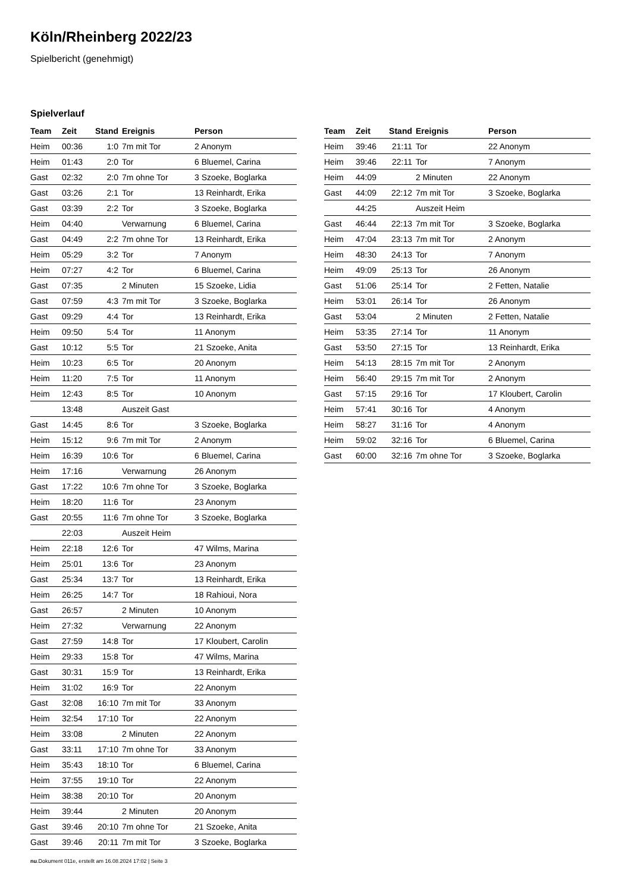Köln/Rheinberg 2022/23
Spielbericht (genehmigt)
Spielverlauf
| Team | Zeit | Stand | Ereignis | Person |
| --- | --- | --- | --- | --- |
| Heim | 00:36 | 1:0 | 7m mit Tor | 2 Anonym |
| Heim | 01:43 | 2:0 | Tor | 6 Bluemel, Carina |
| Gast | 02:32 | 2:0 | 7m ohne Tor | 3 Szoeke, Boglarka |
| Gast | 03:26 | 2:1 | Tor | 13 Reinhardt, Erika |
| Gast | 03:39 | 2:2 | Tor | 3 Szoeke, Boglarka |
| Heim | 04:40 | | Verwarnung | 6 Bluemel, Carina |
| Gast | 04:49 | 2:2 | 7m ohne Tor | 13 Reinhardt, Erika |
| Heim | 05:29 | 3:2 | Tor | 7 Anonym |
| Heim | 07:27 | 4:2 | Tor | 6 Bluemel, Carina |
| Gast | 07:35 | | 2 Minuten | 15 Szoeke, Lidia |
| Gast | 07:59 | 4:3 | 7m mit Tor | 3 Szoeke, Boglarka |
| Gast | 09:29 | 4:4 | Tor | 13 Reinhardt, Erika |
| Heim | 09:50 | 5:4 | Tor | 11 Anonym |
| Gast | 10:12 | 5:5 | Tor | 21 Szoeke, Anita |
| Heim | 10:23 | 6:5 | Tor | 20 Anonym |
| Heim | 11:20 | 7:5 | Tor | 11 Anonym |
| Heim | 12:43 | 8:5 | Tor | 10 Anonym |
| | 13:48 | | Auszeit Gast | |
| Gast | 14:45 | 8:6 | Tor | 3 Szoeke, Boglarka |
| Heim | 15:12 | 9:6 | 7m mit Tor | 2 Anonym |
| Heim | 16:39 | 10:6 | Tor | 6 Bluemel, Carina |
| Heim | 17:16 | | Verwarnung | 26 Anonym |
| Gast | 17:22 | 10:6 | 7m ohne Tor | 3 Szoeke, Boglarka |
| Heim | 18:20 | 11:6 | Tor | 23 Anonym |
| Gast | 20:55 | 11:6 | 7m ohne Tor | 3 Szoeke, Boglarka |
| | 22:03 | | Auszeit Heim | |
| Heim | 22:18 | 12:6 | Tor | 47 Wilms, Marina |
| Heim | 25:01 | 13:6 | Tor | 23 Anonym |
| Gast | 25:34 | 13:7 | Tor | 13 Reinhardt, Erika |
| Heim | 26:25 | 14:7 | Tor | 18 Rahioui, Nora |
| Gast | 26:57 | | 2 Minuten | 10 Anonym |
| Heim | 27:32 | | Verwarnung | 22 Anonym |
| Gast | 27:59 | 14:8 | Tor | 17 Kloubert, Carolin |
| Heim | 29:33 | 15:8 | Tor | 47 Wilms, Marina |
| Gast | 30:31 | 15:9 | Tor | 13 Reinhardt, Erika |
| Heim | 31:02 | 16:9 | Tor | 22 Anonym |
| Gast | 32:08 | 16:10 | 7m mit Tor | 33 Anonym |
| Heim | 32:54 | 17:10 | Tor | 22 Anonym |
| Heim | 33:08 | | 2 Minuten | 22 Anonym |
| Gast | 33:11 | 17:10 | 7m ohne Tor | 33 Anonym |
| Heim | 35:43 | 18:10 | Tor | 6 Bluemel, Carina |
| Heim | 37:55 | 19:10 | Tor | 22 Anonym |
| Heim | 38:38 | 20:10 | Tor | 20 Anonym |
| Heim | 39:44 | | 2 Minuten | 20 Anonym |
| Gast | 39:46 | 20:10 | 7m ohne Tor | 21 Szoeke, Anita |
| Gast | 39:46 | 20:11 | 7m mit Tor | 3 Szoeke, Boglarka |
| Team | Zeit | Stand | Ereignis | Person |
| --- | --- | --- | --- | --- |
| Heim | 39:46 | 21:11 | Tor | 22 Anonym |
| Heim | 39:46 | 22:11 | Tor | 7 Anonym |
| Heim | 44:09 | | 2 Minuten | 22 Anonym |
| Gast | 44:09 | 22:12 | 7m mit Tor | 3 Szoeke, Boglarka |
| | 44:25 | | Auszeit Heim | |
| Gast | 46:44 | 22:13 | 7m mit Tor | 3 Szoeke, Boglarka |
| Heim | 47:04 | 23:13 | 7m mit Tor | 2 Anonym |
| Heim | 48:30 | 24:13 | Tor | 7 Anonym |
| Heim | 49:09 | 25:13 | Tor | 26 Anonym |
| Gast | 51:06 | 25:14 | Tor | 2 Fetten, Natalie |
| Heim | 53:01 | 26:14 | Tor | 26 Anonym |
| Gast | 53:04 | | 2 Minuten | 2 Fetten, Natalie |
| Heim | 53:35 | 27:14 | Tor | 11 Anonym |
| Gast | 53:50 | 27:15 | Tor | 13 Reinhardt, Erika |
| Heim | 54:13 | 28:15 | 7m mit Tor | 2 Anonym |
| Heim | 56:40 | 29:15 | 7m mit Tor | 2 Anonym |
| Gast | 57:15 | 29:16 | Tor | 17 Kloubert, Carolin |
| Heim | 57:41 | 30:16 | Tor | 4 Anonym |
| Heim | 58:27 | 31:16 | Tor | 4 Anonym |
| Heim | 59:02 | 32:16 | Tor | 6 Bluemel, Carina |
| Gast | 60:00 | 32:16 | 7m ohne Tor | 3 Szoeke, Boglarka |
nu.Dokument 011e, erstellt am 16.08.2024 17:02 | Seite 3